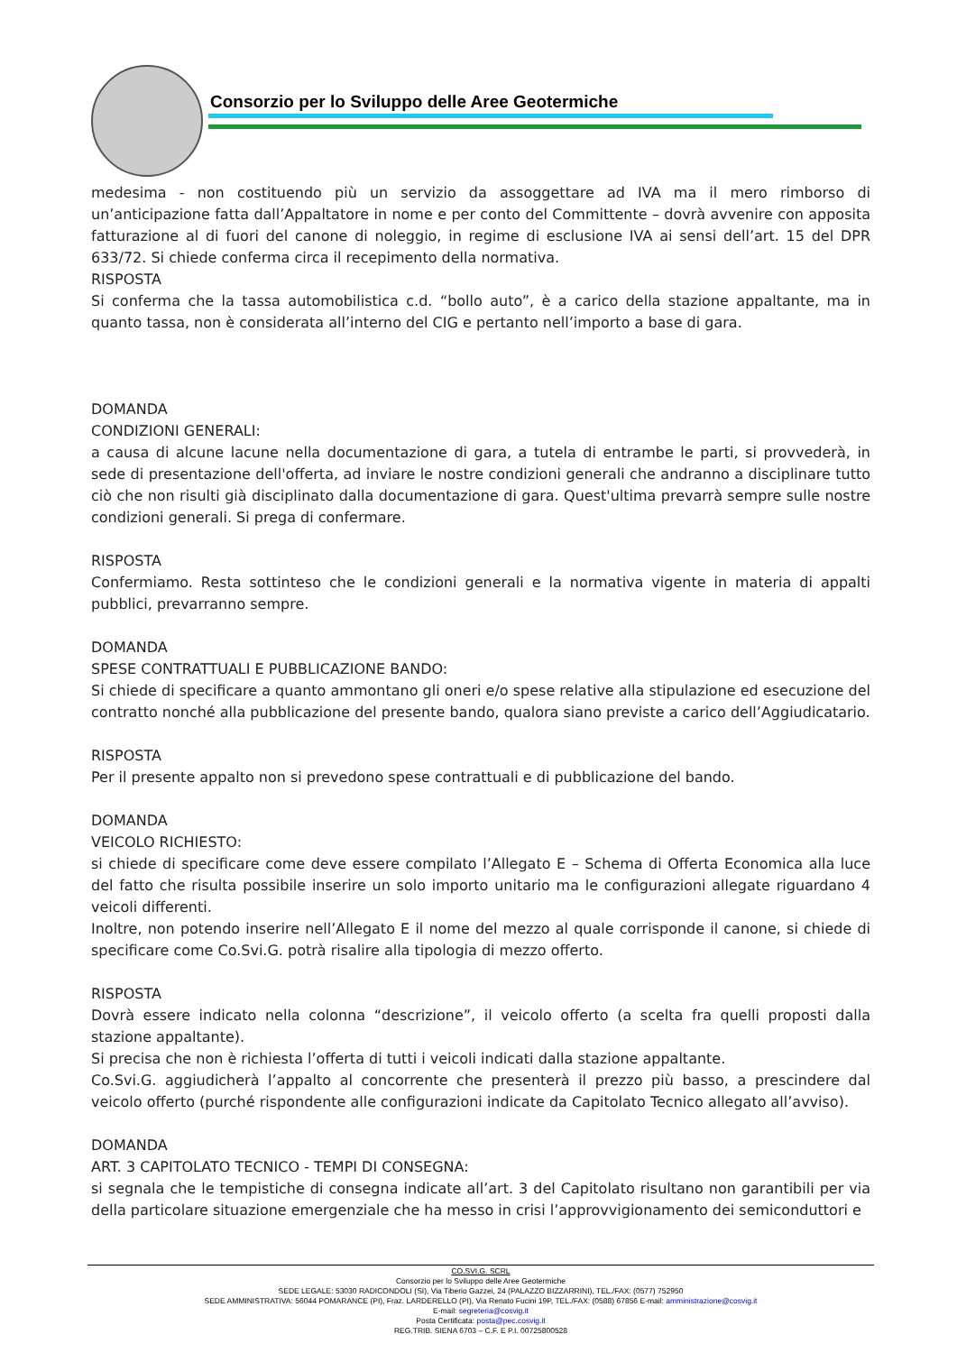Consorzio per lo Sviluppo delle Aree Geotermiche
medesima - non costituendo più un servizio da assoggettare ad IVA ma il mero rimborso di un’anticipazione fatta dall’Appaltatore in nome e per conto del Committente – dovrà avvenire con apposita fatturazione al di fuori del canone di noleggio, in regime di esclusione IVA ai sensi dell’art. 15 del DPR 633/72. Si chiede conferma circa il recepimento della normativa.
RISPOSTA
Si conferma che la tassa automobilistica c.d. “bollo auto”, è a carico della stazione appaltante, ma in quanto tassa, non è considerata all’interno del CIG e pertanto nell’importo a base di gara.
DOMANDA
CONDIZIONI GENERALI:
a causa di alcune lacune nella documentazione di gara, a tutela di entrambe le parti, si provvederà, in sede di presentazione dell'offerta, ad inviare le nostre condizioni generali che andranno a disciplinare tutto ciò che non risulti già disciplinato dalla documentazione di gara. Quest'ultima prevarrà sempre sulle nostre condizioni generali. Si prega di confermare.
RISPOSTA
Confermiamo. Resta sottinteso che le condizioni generali e la normativa vigente in materia di appalti pubblici, prevarranno sempre.
DOMANDA
SPESE CONTRATTUALI E PUBBLICAZIONE BANDO:
Si chiede di specificare a quanto ammontano gli oneri e/o spese relative alla stipulazione ed esecuzione del contratto nonché alla pubblicazione del presente bando, qualora siano previste a carico dell’Aggiudicatario.
RISPOSTA
Per il presente appalto non si prevedono spese contrattuali e di pubblicazione del bando.
DOMANDA
VEICOLO RICHIESTO:
si chiede di specificare come deve essere compilato l’Allegato E – Schema di Offerta Economica alla luce del fatto che risulta possibile inserire un solo importo unitario ma le configurazioni allegate riguardano 4 veicoli differenti.
Inoltre, non potendo inserire nell’Allegato E il nome del mezzo al quale corrisponde il canone, si chiede di specificare come Co.Svi.G. potrà risalire alla tipologia di mezzo offerto.
RISPOSTA
Dovrà essere indicato nella colonna “descrizione”, il veicolo offerto (a scelta fra quelli proposti dalla stazione appaltante).
Si precisa che non è richiesta l’offerta di tutti i veicoli indicati dalla stazione appaltante.
Co.Svi.G. aggiudicherà l’appalto al concorrente che presenterà il prezzo più basso, a prescindere dal veicolo offerto (purché rispondente alle configurazioni indicate da Capitolato Tecnico allegato all’avviso).
DOMANDA
ART. 3 CAPITOLATO TECNICO - TEMPI DI CONSEGNA:
si segnala che le tempistiche di consegna indicate all’art. 3 del Capitolato risultano non garantibili per via della particolare situazione emergenziale che ha messo in crisi l’approvvigionamento dei semiconduttori e
CO.SVI.G. SCRL
Consorzio per lo Sviluppo delle Aree Geotermiche
SEDE LEGALE: 53030 RADICONDOLI (SI), Via Tiberio Gazzei, 24 (PALAZZO BIZZARRINI), TEL./FAX: (0577) 752950
SEDE AMMINISTRATIVA: 56044 POMARANCE (PI), Fraz. LARDERELLO (PI), Via Renato Fucini 19P, TEL./FAX: (0588) 67856 E-mail: amministrazione@cosvig.it
E-mail: segreteria@cosvig.it
Posta Certificata: posta@pec.cosvig.it
REG.TRIB. SIENA 6703 – C.F. E P.I. 00725800528